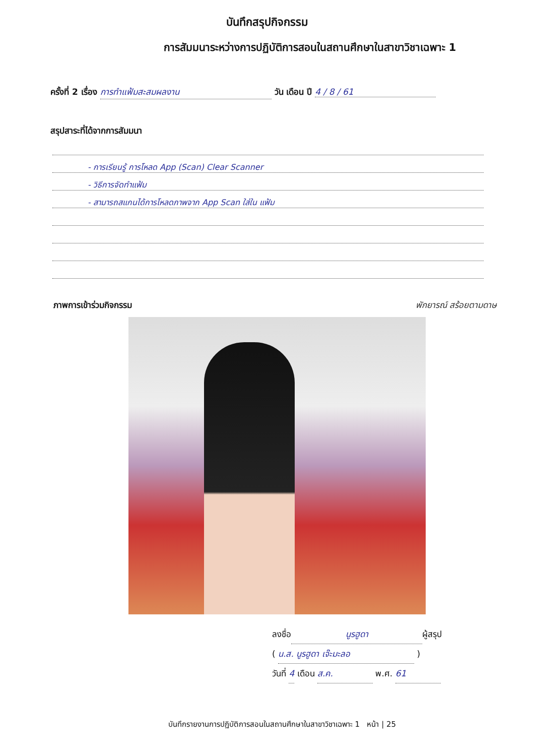บันทึกสรุปกิจกรรม
การสัมมนาระหว่างการปฏิบัติการสอนในสถานศึกษาในสาขาวิชาเฉพาะ 1
ครั้งที่ 2 เรื่อง การทำแฟ้มสะสมผลงาน วัน เดือน ปี 4 / 8 / 61
สรุปสาระที่ได้จากการสัมมนา
- การเรียนรู้ การโหลด App (Scan) Clear Scanner
- วิธีการจัดทำแฟ้ม
- สามารถสแกนได้การโหลดภาพจาก App Scan ใส่ใน แฟ้ม
ภาพการเข้าร่วมกิจกรรม พักยารณ์ สร้อยตามดาษ
ลงชื่อ นูรฮูดา ผู้สรุป
( น.ส. นูรฮูดา เจ๊ะมะลอ )
วันที่ 4 เดือน ส.ค. พ.ศ. 61
บันทึกรายงานการปฏิบัติการสอนในสถานศึกษาในสาขาวิชาเฉพาะ 1 หน้า | 25